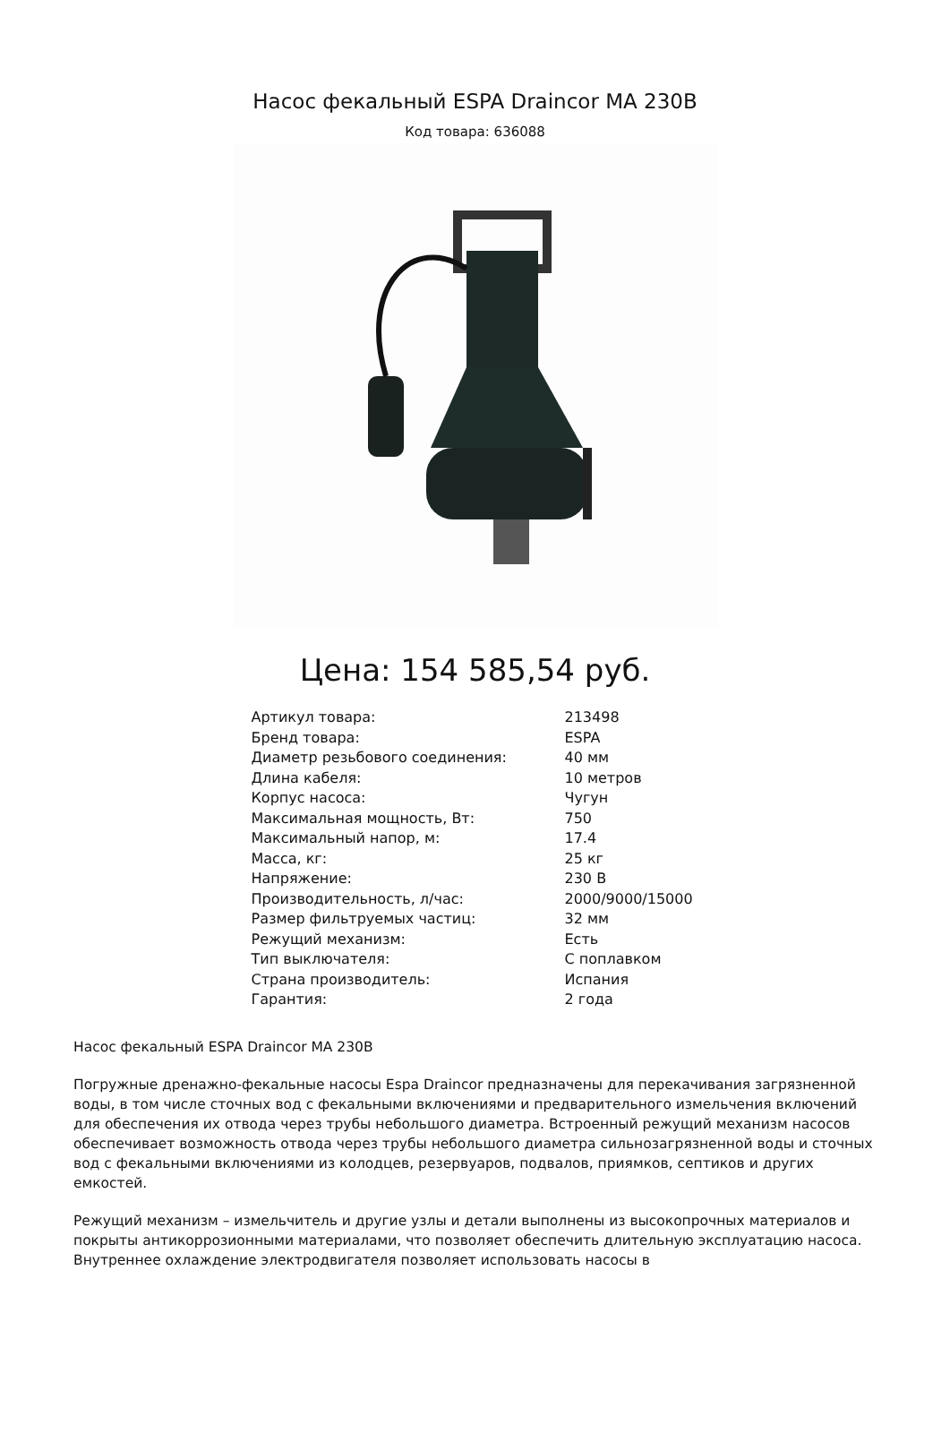Насос фекальный ESPA Draincor MA 230B
Код товара: 636088
Цена: 154 585,54 руб.
| Артикул товара: | 213498 |
| Бренд товара: | ESPA |
| Диаметр резьбового соединения: | 40 мм |
| Длина кабеля: | 10 метров |
| Корпус насоса: | Чугун |
| Максимальная мощность, Вт: | 750 |
| Максимальный напор, м: | 17.4 |
| Масса, кг: | 25 кг |
| Напряжение: | 230 В |
| Производительность, л/час: | 2000/9000/15000 |
| Размер фильтруемых частиц: | 32 мм |
| Режущий механизм: | Есть |
| Тип выключателя: | С поплавком |
| Страна производитель: | Испания |
| Гарантия: | 2 года |
Насос фекальный ESPA Draincor MA 230B
Погружные дренажно-фекальные насосы Espa Draincor предназначены для перекачивания загрязненной воды, в том числе сточных вод с фекальными включениями и предварительного измельчения включений для обеспечения их отвода через трубы небольшого диаметра. Встроенный режущий механизм насосов обеспечивает возможность отвода через трубы небольшого диаметра сильнозагрязненной воды и сточных вод с фекальными включениями из колодцев, резервуаров, подвалов, приямков, септиков и других емкостей.
Режущий механизм – измельчитель и другие узлы и детали выполнены из высокопрочных материалов и покрыты антикоррозионными материалами, что позволяет обеспечить длительную эксплуатацию насоса. Внутреннее охлаждение электродвигателя позволяет использовать насосы в